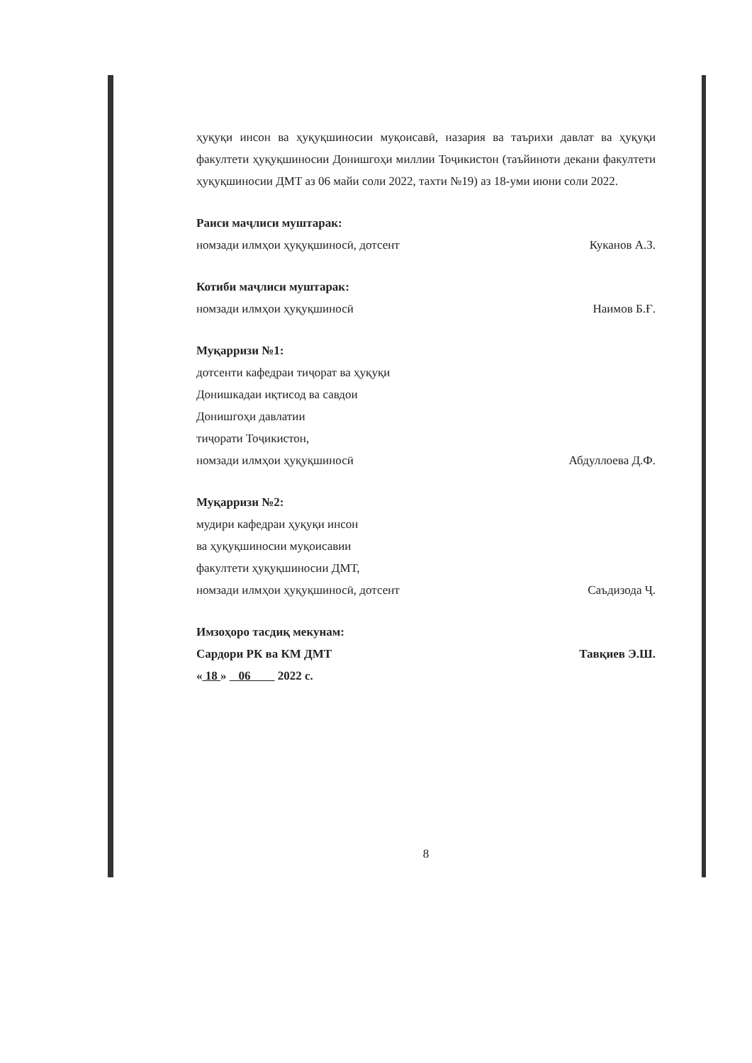ҳуқуқи инсон ва ҳуқуқшиносии муқоисавӣ, назария ва таърихи давлат ва ҳуқуқи факултети ҳуқуқшиносии Донишгоҳи миллии Тоҷикистон (таъйиноти декани факултети ҳуқуқшиносии ДМТ аз 06 майи соли 2022, тахти №19) аз 18-уми июни соли 2022.
Раиси маҷлиси муштарак:
номзади илмҳои ҳуқуқшиносӣ, дотсент Куканов А.З.
Котиби маҷлиси муштарак:
номзади илмҳои ҳуқуқшиносӣ Наимов Б.Ғ.
Муқарризи №1:
дотсенти кафедраи тиҷорат ва ҳуқуқи
Донишкадаи иқтисод ва савдои
Донишгоҳи давлатии
тиҷорати Тоҷикистон,
номзади илмҳои ҳуқуқшиносӣ Абдуллоева Д.Ф.
Муқарризи №2:
мудири кафедраи ҳуқуқи инсон
ва ҳуқуқшиносии муқоисавии
факултети ҳуқуқшиносии ДМТ,
номзади илмҳои ҳуқуқшиносӣ, дотсент Саъдизода Ҷ.
Имзоҳоро тасдиқ мекунам:
Сардори РК ва КМ ДМТ Тавқиев Э.Ш.
« 18 » 06 2022 с.
8